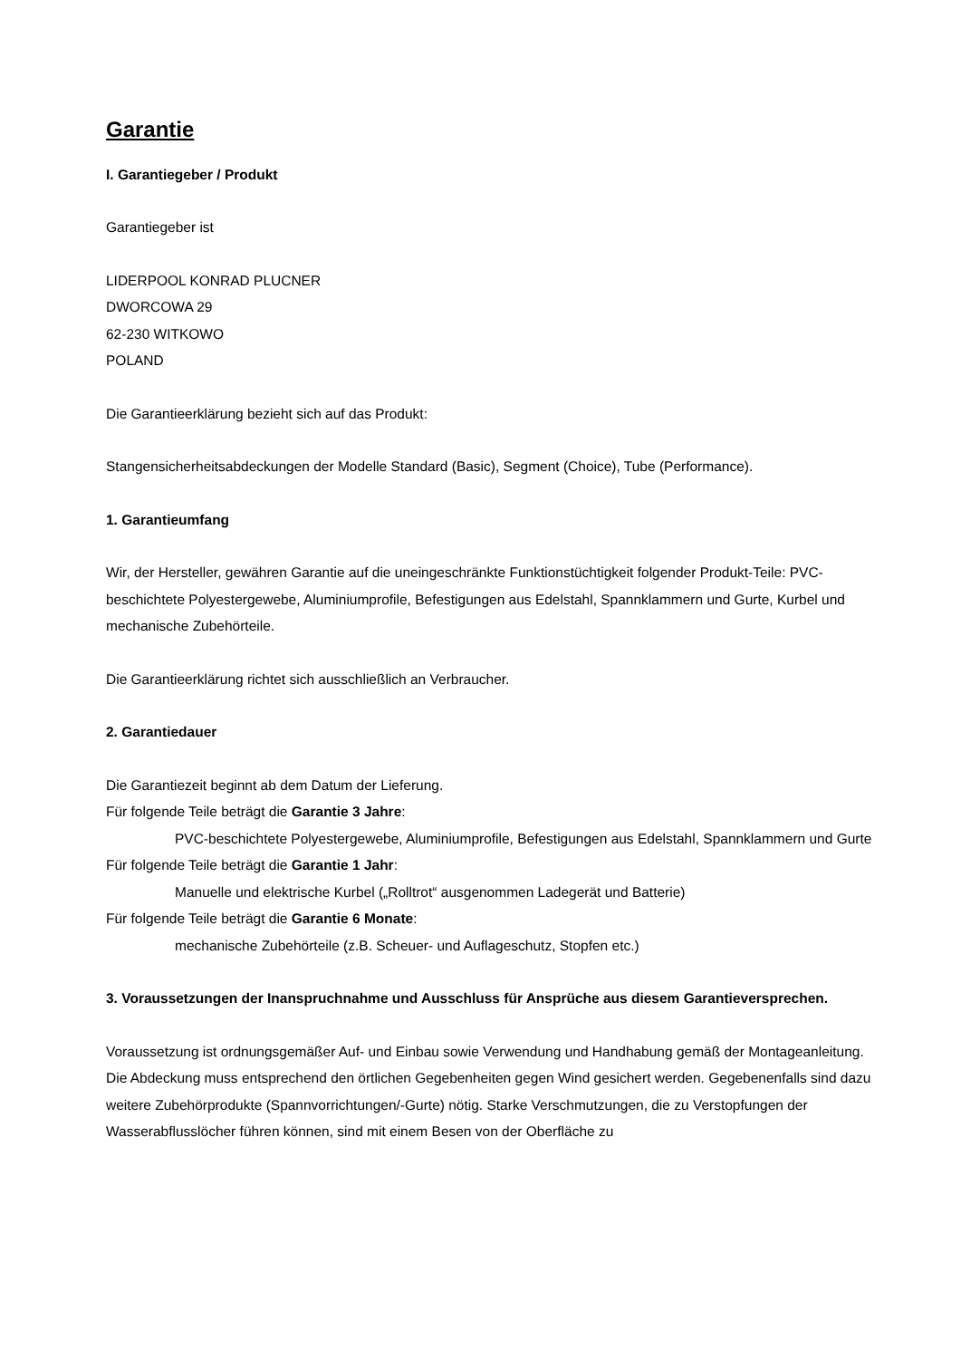Garantie
I. Garantiegeber / Produkt
Garantiegeber ist
LIDERPOOL KONRAD PLUCNER
DWORCOWA 29
62-230 WITKOWO
POLAND
Die Garantieerklärung bezieht sich auf das Produkt:
Stangensicherheitsabdeckungen der Modelle Standard (Basic), Segment (Choice), Tube (Performance).
1. Garantieumfang
Wir, der Hersteller, gewähren Garantie auf die uneingeschränkte Funktionstüchtigkeit folgender Produkt-Teile: PVC-beschichtete Polyestergewebe, Aluminiumprofile, Befestigungen aus Edelstahl, Spannklammern und Gurte, Kurbel und mechanische Zubehörteile.
Die Garantieerklärung richtet sich ausschließlich an Verbraucher.
2. Garantiedauer
Die Garantiezeit beginnt ab dem Datum der Lieferung.
Für folgende Teile beträgt die Garantie 3 Jahre:
PVC-beschichtete Polyestergewebe, Aluminiumprofile, Befestigungen aus Edelstahl, Spannklammern und Gurte
Für folgende Teile beträgt die Garantie 1 Jahr:
Manuelle und elektrische Kurbel („Rolltrot“ ausgenommen Ladegerät und Batterie)
Für folgende Teile beträgt die Garantie 6 Monate:
mechanische Zubehörteile (z.B. Scheuer- und Auflageschutz, Stopfen etc.)
3. Voraussetzungen der Inanspruchnahme und Ausschluss für Ansprüche aus diesem Garantieversprechen.
Voraussetzung ist ordnungsgemäßer Auf- und Einbau sowie Verwendung und Handhabung gemäß der Montageanleitung. Die Abdeckung muss entsprechend den örtlichen Gegebenheiten gegen Wind gesichert werden. Gegebenenfalls sind dazu weitere Zubehörprodukte (Spannvorrichtungen/-Gurte) nötig. Starke Verschmutzungen, die zu Verstopfungen der Wasserabflusslöcher führen können, sind mit einem Besen von der Oberfläche zu